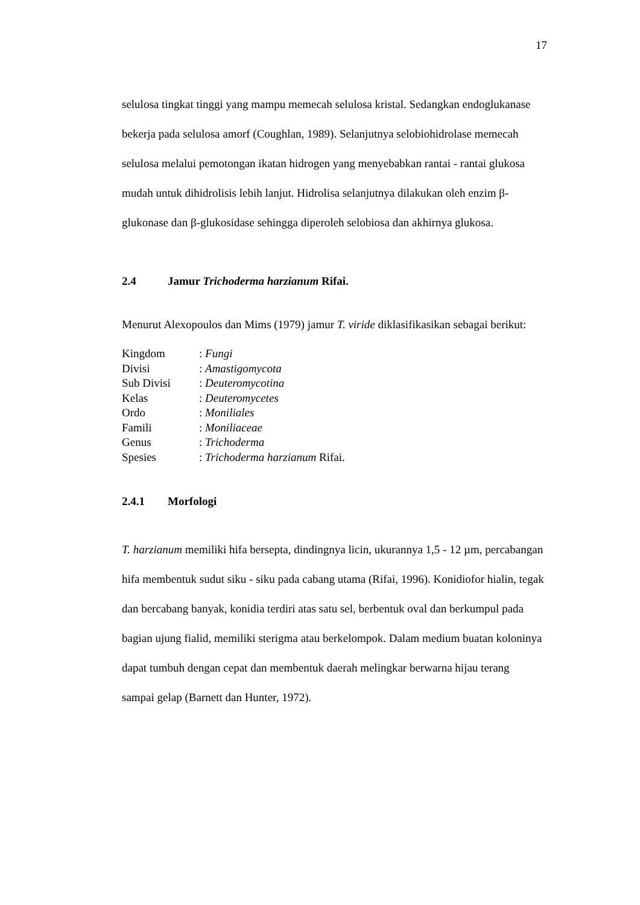17
selulosa tingkat tinggi yang mampu memecah selulosa kristal. Sedangkan endoglukanase bekerja pada selulosa amorf (Coughlan, 1989). Selanjutnya selobiohidrolase memecah selulosa melalui pemotongan ikatan hidrogen yang menyebabkan rantai - rantai glukosa mudah untuk dihidrolisis lebih lanjut. Hidrolisa selanjutnya dilakukan oleh enzim β-glukonase dan β-glukosidase sehingga diperoleh selobiosa dan akhirnya glukosa.
2.4 Jamur Trichoderma harzianum Rifai.
Menurut Alexopoulos dan Mims (1979) jamur T. viride diklasifikasikan sebagai berikut:
| Kingdom | : Fungi |
| Divisi | : Amastigomycota |
| Sub Divisi | : Deuteromycotina |
| Kelas | : Deuteromycetes |
| Ordo | : Moniliales |
| Famili | : Moniliaceae |
| Genus | : Trichoderma |
| Spesies | : Trichoderma harzianum Rifai. |
2.4.1 Morfologi
T. harzianum memiliki hifa bersepta, dindingnya licin, ukurannya 1,5 - 12 µm, percabangan hifa membentuk sudut siku - siku pada cabang utama (Rifai, 1996). Konidiofor hialin, tegak dan bercabang banyak, konidia terdiri atas satu sel, berbentuk oval dan berkumpul pada bagian ujung fialid, memiliki sterigma atau berkelompok. Dalam medium buatan koloninya dapat tumbuh dengan cepat dan membentuk daerah melingkar berwarna hijau terang sampai gelap (Barnett dan Hunter, 1972).